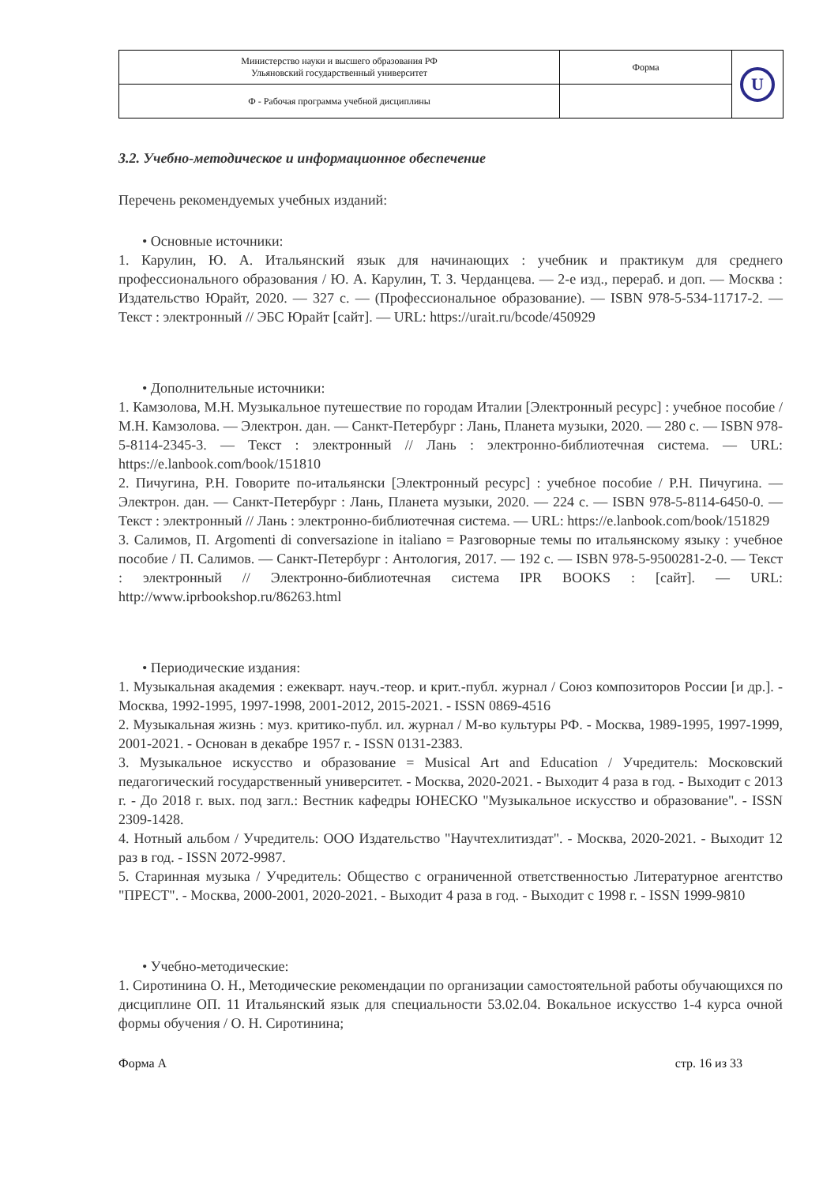| Министерство науки и высшего образования РФ Ульяновский государственный университет | Форма | U |
| Ф - Рабочая программа учебной дисциплины | | |
3.2. Учебно-методическое и информационное обеспечение
Перечень рекомендуемых учебных изданий:
• Основные источники:
1. Карулин, Ю. А. Итальянский язык для начинающих : учебник и практикум для среднего профессионального образования / Ю. А. Карулин, Т. З. Черданцева. — 2-е изд., перераб. и доп. — Москва : Издательство Юрайт, 2020. — 327 с. — (Профессиональное образование). — ISBN 978-5-534-11717-2. — Текст : электронный // ЭБС Юрайт [сайт]. — URL: https://urait.ru/bcode/450929
• Дополнительные источники:
1. Камзолова, М.Н. Музыкальное путешествие по городам Италии [Электронный ресурс] : учебное пособие / М.Н. Камзолова. — Электрон. дан. — Санкт-Петербург : Лань, Планета музыки, 2020. — 280 с. — ISBN 978-5-8114-2345-3. — Текст : электронный // Лань : электронно-библиотечная система. — URL: https://e.lanbook.com/book/151810
2. Пичугина, Р.Н. Говорите по-итальянски [Электронный ресурс] : учебное пособие / Р.Н. Пичугина. — Электрон. дан. — Санкт-Петербург : Лань, Планета музыки, 2020. — 224 с. — ISBN 978-5-8114-6450-0. — Текст : электронный // Лань : электронно-библиотечная система. — URL: https://e.lanbook.com/book/151829
3. Салимов, П. Argomenti di conversazione in italiano = Разговорные темы по итальянскому языку : учебное пособие / П. Салимов. — Санкт-Петербург : Антология, 2017. — 192 с. — ISBN 978-5-9500281-2-0. — Текст : электронный // Электронно-библиотечная система IPR BOOKS : [сайт]. — URL: http://www.iprbookshop.ru/86263.html
• Периодические издания:
1. Музыкальная академия : ежекварт. науч.-теор. и крит.-публ. журнал / Союз композиторов России [и др.]. - Москва, 1992-1995, 1997-1998, 2001-2012, 2015-2021. - ISSN 0869-4516
2. Музыкальная жизнь : муз. критико-публ. ил. журнал / М-во культуры РФ. - Москва, 1989-1995, 1997-1999, 2001-2021. - Основан в декабре 1957 г. - ISSN 0131-2383.
3. Музыкальное искусство и образование = Musical Art and Education / Учредитель: Московский педагогический государственный университет. - Москва, 2020-2021. - Выходит 4 раза в год. - Выходит с 2013 г. - До 2018 г. вых. под загл.: Вестник кафедры ЮНЕСКО "Музыкальное искусство и образование". - ISSN 2309-1428.
4. Нотный альбом / Учредитель: ООО Издательство "Научтехлитиздат". - Москва, 2020-2021. - Выходит 12 раз в год. - ISSN 2072-9987.
5. Старинная музыка / Учредитель: Общество с ограниченной ответственностью Литературное агентство "ПРЕСТ". - Москва, 2000-2001, 2020-2021. - Выходит 4 раза в год. - Выходит с 1998 г. - ISSN 1999-9810
• Учебно-методические:
1. Сиротинина О. Н., Методические рекомендации по организации самостоятельной работы обучающихся по дисциплине ОП. 11 Итальянский язык для специальности 53.02.04. Вокальное искусство 1-4 курса очной формы обучения / О. Н. Сиротинина;
Форма А стр. 16 из 33